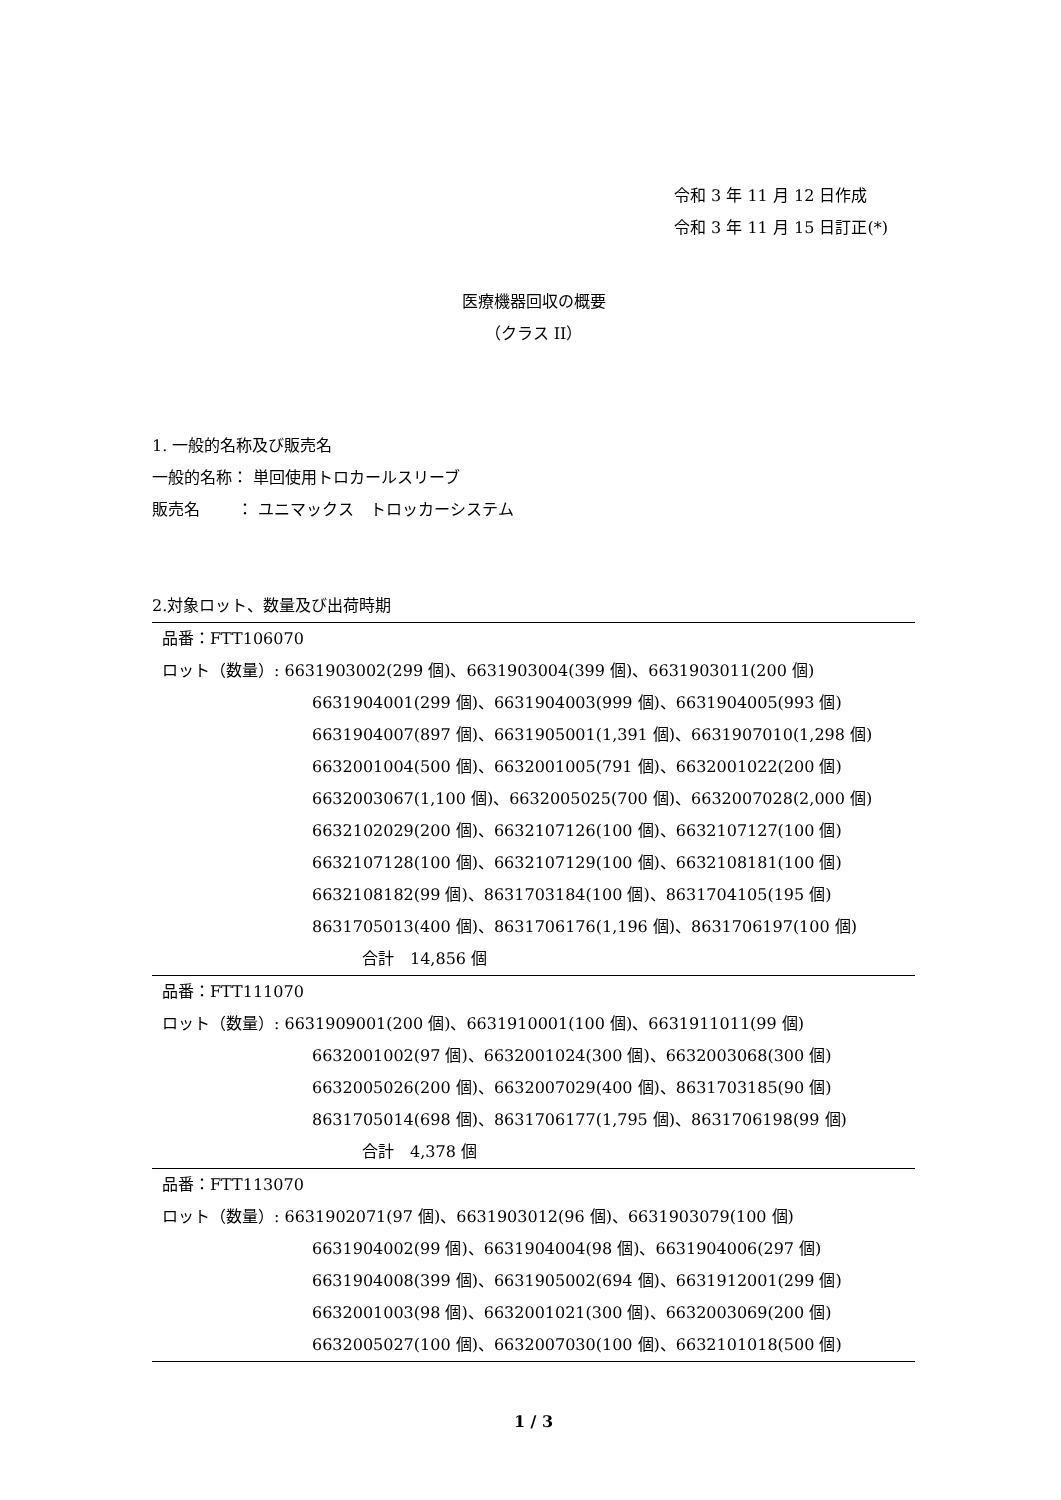令和 3 年 11 月 12 日作成
令和 3 年 11 月 15 日訂正(*)
医療機器回収の概要
（クラス II）
1. 一般的名称及び販売名
一般的名称： 単回使用トロカールスリーブ
販売名　　 ： ユニマックス　トロッカーシステム
2.対象ロット、数量及び出荷時期
| 品番：FTT106070 ロット（数量）: 6631903002(299 個)、6631903004(399 個)、6631903011(200 個) 6631904001(299 個)、6631904003(999 個)、6631904005(993 個) 6631904007(897 個)、6631905001(1,391 個)、6631907010(1,298 個) 6632001004(500 個)、6632001005(791 個)、6632001022(200 個) 6632003067(1,100 個)、6632005025(700 個)、6632007028(2,000 個) 6632102029(200 個)、6632107126(100 個)、6632107127(100 個) 6632107128(100 個)、6632107129(100 個)、6632108181(100 個) 6632108182(99 個)、8631703184(100 個)、8631704105(195 個) 8631705013(400 個)、8631706176(1,196 個)、8631706197(100 個) 合計 14,856 個 |
| 品番：FTT111070 ロット（数量）: 6631909001(200 個)、6631910001(100 個)、6631911011(99 個) 6632001002(97 個)、6632001024(300 個)、6632003068(300 個) 6632005026(200 個)、6632007029(400 個)、8631703185(90 個) 8631705014(698 個)、8631706177(1,795 個)、8631706198(99 個) 合計 4,378 個 |
| 品番：FTT113070 ロット（数量）: 6631902071(97 個)、6631903012(96 個)、6631903079(100 個) 6631904002(99 個)、6631904004(98 個)、6631904006(297 個) 6631904008(399 個)、6631905002(694 個)、6631912001(299 個) 6632001003(98 個)、6632001021(300 個)、6632003069(200 個) 6632005027(100 個)、6632007030(100 個)、6632101018(500 個) |
1 / 3